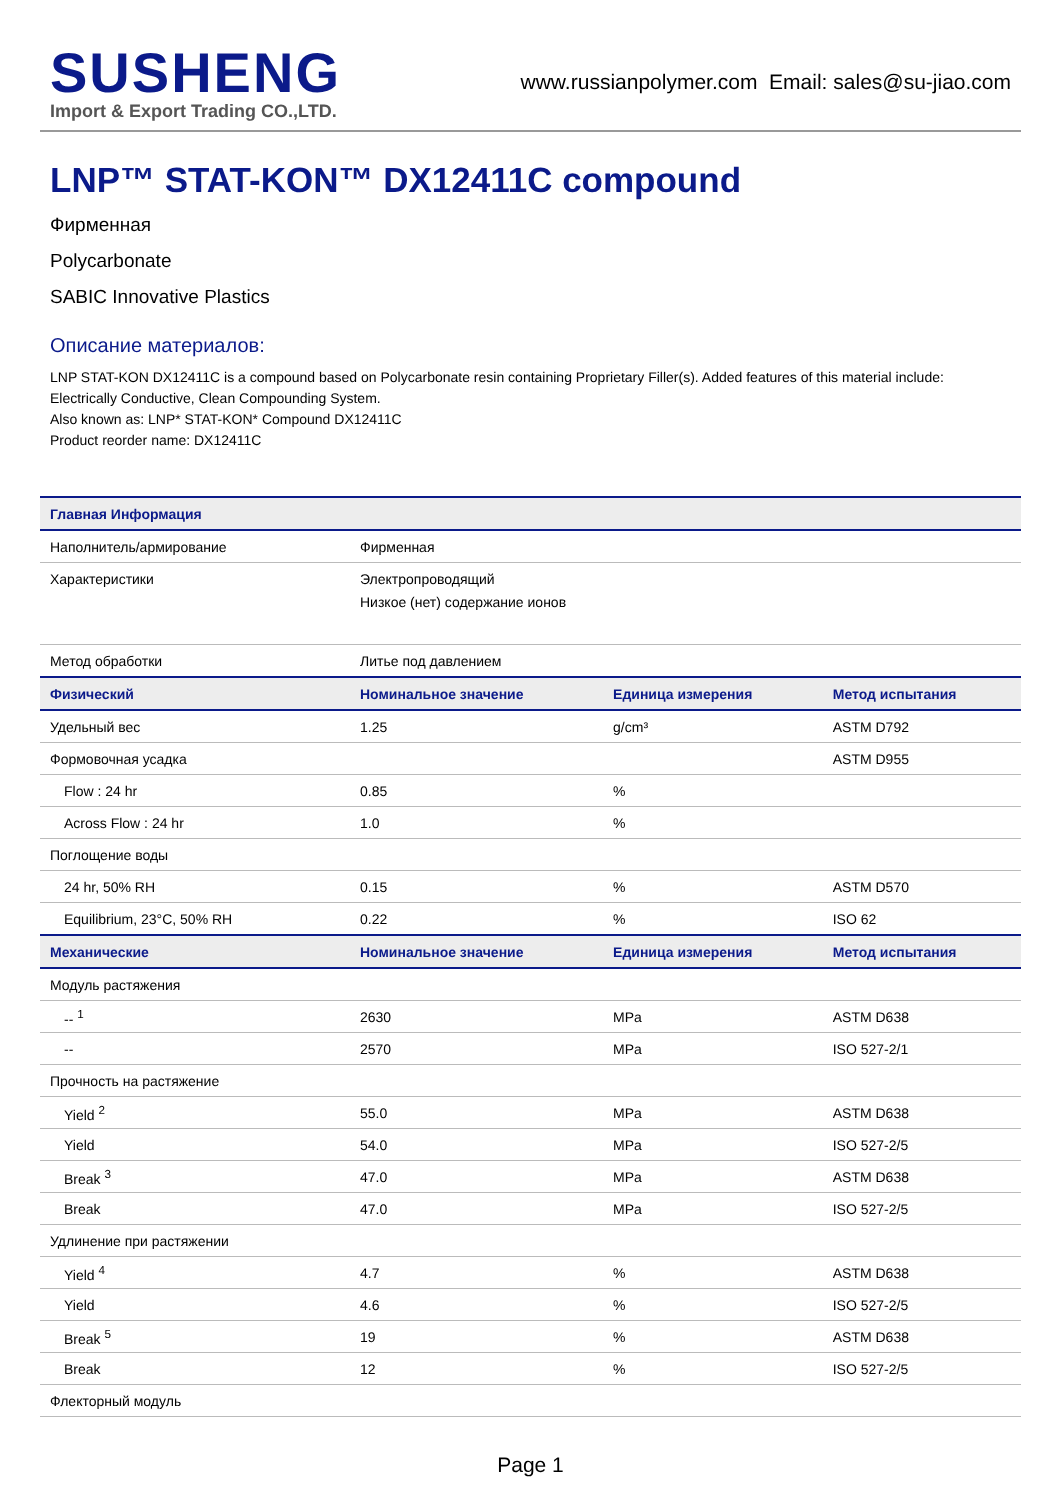SUSHENG
Import & Export Trading CO.,LTD.
www.russianpolymer.com Email: sales@su-jiao.com
LNP™ STAT-KON™ DX12411C compound
Фирменная
Polycarbonate
SABIC Innovative Plastics
Описание материалов:
LNP STAT-KON DX12411C is a compound based on Polycarbonate resin containing Proprietary Filler(s). Added features of this material include: Electrically Conductive, Clean Compounding System.
Also known as: LNP* STAT-KON* Compound DX12411C
Product reorder name: DX12411C
| Главная Информация | | | |
| --- | --- | --- | --- |
| Наполнитель/армирование | Фирменная | | |
| Характеристики | Электропроводящий | | |
| | Низкое (нет) содержание ионов | | |
| Метод обработки | Литье под давлением | | |
| Физический | Номинальное значение | Единица измерения | Метод испытания |
| Удельный вес | 1.25 | g/cm³ | ASTM D792 |
| Формовочная усадка | | | ASTM D955 |
| Flow : 24 hr | 0.85 | % | |
| Across Flow : 24 hr | 1.0 | % | |
| Поглощение воды | | | |
| 24 hr, 50% RH | 0.15 | % | ASTM D570 |
| Equilibrium, 23°C, 50% RH | 0.22 | % | ISO 62 |
| Механические | Номинальное значение | Единица измерения | Метод испытания |
| Модуль растяжения | | | |
| -- <sup>1</sup> | 2630 | MPa | ASTM D638 |
| -- | 2570 | MPa | ISO 527-2/1 |
| Прочность на растяжение | | | |
| Yield <sup>2</sup> | 55.0 | MPa | ASTM D638 |
| Yield | 54.0 | MPa | ISO 527-2/5 |
| Break <sup>3</sup> | 47.0 | MPa | ASTM D638 |
| Break | 47.0 | MPa | ISO 527-2/5 |
| Удлинение при растяжении | | | |
| Yield <sup>4</sup> | 4.7 | % | ASTM D638 |
| Yield | 4.6 | % | ISO 527-2/5 |
| Break <sup>5</sup> | 19 | % | ASTM D638 |
| Break | 12 | % | ISO 527-2/5 |
| Флекторный модуль | | | |
Page 1